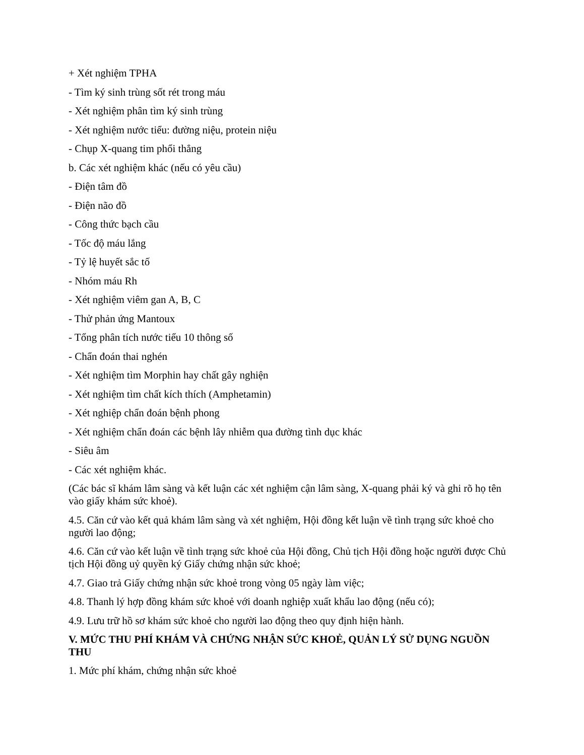+ Xét nghiệm TPHA
- Tìm ký sinh trùng sốt rét trong máu
- Xét nghiệm phân tìm ký sinh trùng
- Xét nghiệm nước tiểu: đường niệu, protein niệu
- Chụp X-quang tim phổi thẳng
b. Các xét nghiệm khác (nếu có yêu cầu)
- Điện tâm đồ
- Điện não đồ
- Công thức bạch cầu
- Tốc độ máu lắng
- Tỷ lệ huyết sắc tố
- Nhóm máu Rh
- Xét nghiệm viêm gan A, B, C
- Thử phản ứng Mantoux
- Tổng phân tích nước tiểu 10 thông số
- Chẩn đoán thai nghén
- Xét nghiệm tìm Morphin hay chất gây nghiện
- Xét nghiệm tìm chất kích thích (Amphetamin)
- Xét nghiệp chẩn đoán bệnh phong
- Xét nghiệm chẩn đoán các bệnh lây nhiễm qua đường tình dục khác
- Siêu âm
- Các xét nghiệm khác.
(Các bác sĩ khám lâm sàng và kết luận các xét nghiệm cận lâm sàng, X-quang phải ký và ghi rõ họ tên vào giấy khám sức khoẻ).
4.5. Căn cứ vào kết quả khám lâm sàng và xét nghiệm, Hội đồng kết luận về tình trạng sức khoẻ cho người lao động;
4.6. Căn cứ vào kết luận về tình trạng sức khoẻ của Hội đồng, Chủ tịch Hội đồng hoặc người được Chủ tịch Hội đồng uỷ quyền ký Giấy chứng nhận sức khoẻ;
4.7. Giao trả Giấy chứng nhận sức khoẻ trong vòng 05 ngày làm việc;
4.8. Thanh lý hợp đồng khám sức khoẻ với doanh nghiệp xuất khẩu lao động (nếu có);
4.9. Lưu trữ hồ sơ khám sức khoẻ cho người lao động theo quy định hiện hành.
V. MỨC THU PHÍ KHÁM VÀ CHỨNG NHẬN SỨC KHOẺ, QUẢN LÝ SỬ DỤNG NGUỒN THU
1. Mức phí khám, chứng nhận sức khoẻ